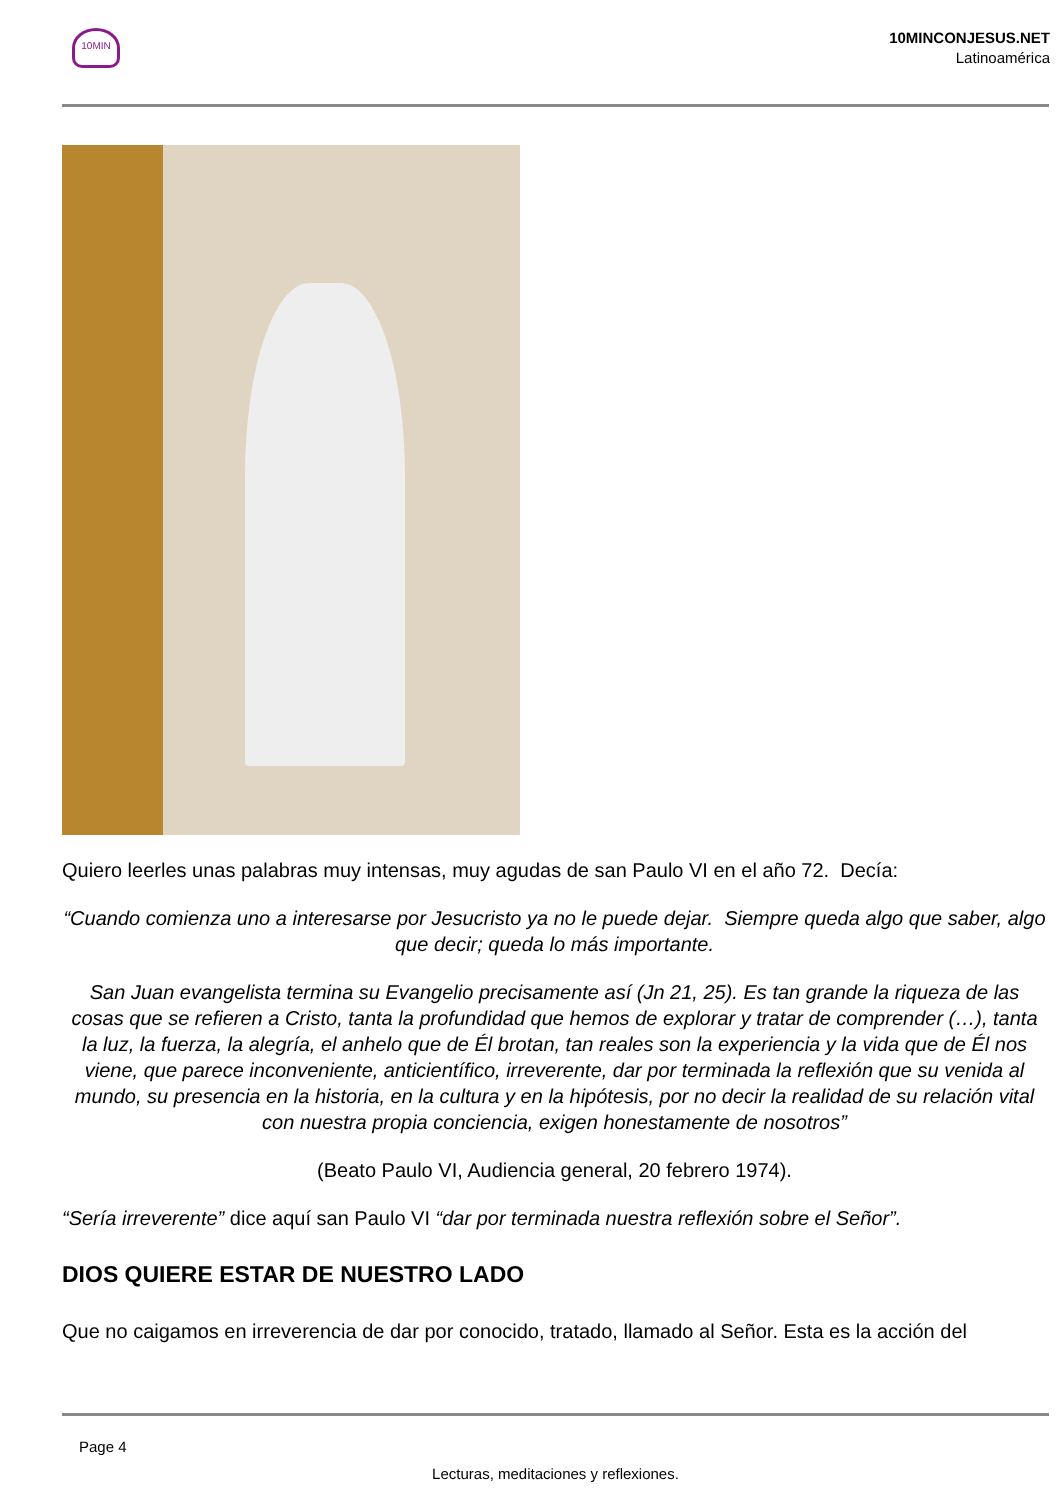10MIN
10MINCONJESUS.NET
Latinoamérica
Quiero leerles unas palabras muy intensas, muy agudas de san Paulo VI en el año 72. Decía:
“Cuando comienza uno a interesarse por Jesucristo ya no le puede dejar. Siempre queda algo que saber, algo que decir; queda lo más importante.
San Juan evangelista termina su Evangelio precisamente así (Jn 21, 25). Es tan grande la riqueza de las cosas que se refieren a Cristo, tanta la profundidad que hemos de explorar y tratar de comprender (…), tanta la luz, la fuerza, la alegría, el anhelo que de Él brotan, tan reales son la experiencia y la vida que de Él nos viene, que parece inconveniente, anticientífico, irreverente, dar por terminada la reflexión que su venida al mundo, su presencia en la historia, en la cultura y en la hipótesis, por no decir la realidad de su relación vital con nuestra propia conciencia, exigen honestamente de nosotros”
(Beato Paulo VI, Audiencia general, 20 febrero 1974).
“Sería irreverente” dice aquí san Paulo VI “dar por terminada nuestra reflexión sobre el Señor”.
DIOS QUIERE ESTAR DE NUESTRO LADO
Que no caigamos en irreverencia de dar por conocido, tratado, llamado al Señor. Esta es la acción del
Page 4
Lecturas, meditaciones y reflexiones.